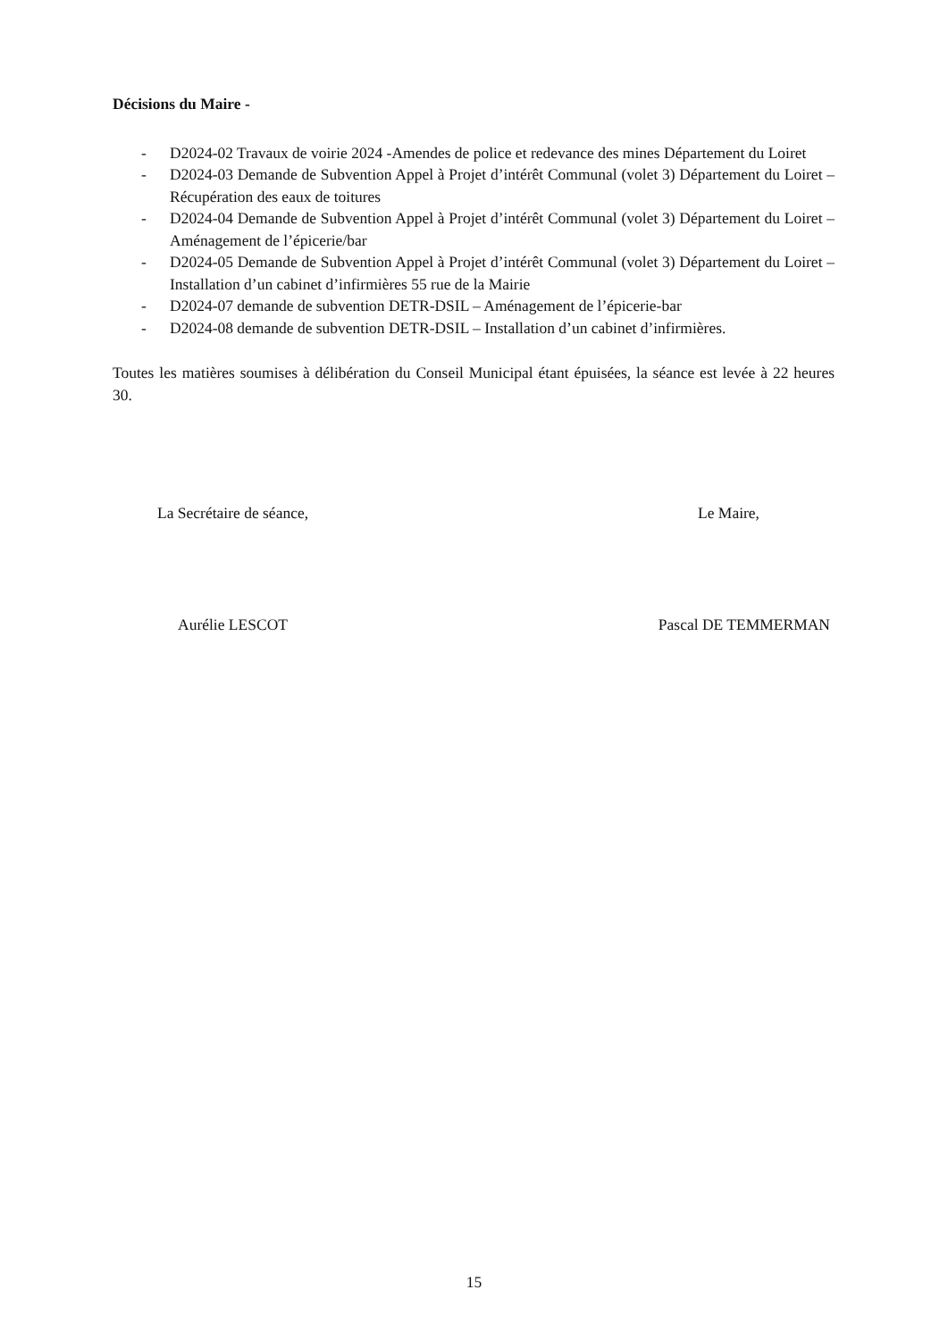Décisions du Maire -
- D2024-02 Travaux de voirie 2024 -Amendes de police et redevance des mines Département du Loiret
- D2024-03 Demande de Subvention Appel à Projet d’intérêt Communal (volet 3) Département du Loiret – Récupération des eaux de toitures
- D2024-04 Demande de Subvention Appel à Projet d’intérêt Communal (volet 3) Département du Loiret – Aménagement de l’épicerie/bar
- D2024-05 Demande de Subvention Appel à Projet d’intérêt Communal (volet 3) Département du Loiret – Installation d’un cabinet d’infirmières 55 rue de la Mairie
- D2024-07 demande de subvention DETR-DSIL – Aménagement de l’épicerie-bar
- D2024-08 demande de subvention DETR-DSIL – Installation d’un cabinet d’infirmières.
Toutes les matières soumises à délibération du Conseil Municipal étant épuisées, la séance est levée à 22 heures 30.
La Secrétaire de séance, Le Maire,
Aurélie LESCOT Pascal DE TEMMERMAN
15